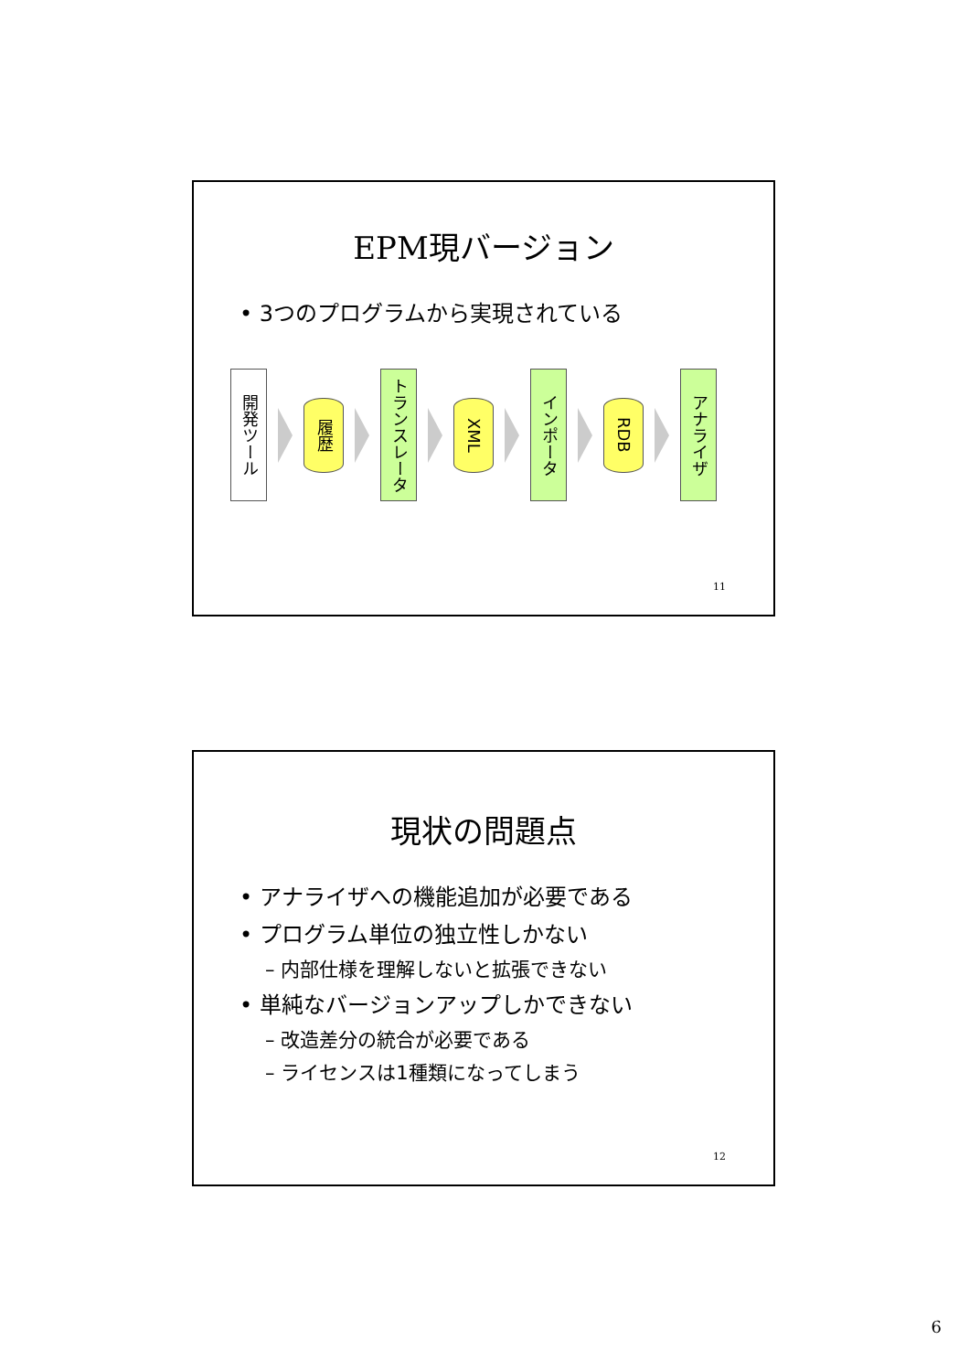EPM現バージョン
• 3つのプログラムから実現されている
開発ツール
履歴
トランスレータ
XML
インポータ
RDB
アナライザ
11
現状の問題点
• アナライザへの機能追加が必要である
• プログラム単位の独立性しかない
– 内部仕様を理解しないと拡張できない
• 単純なバージョンアップしかできない
– 改造差分の統合が必要である
– ライセンスは1種類になってしまう
12
6